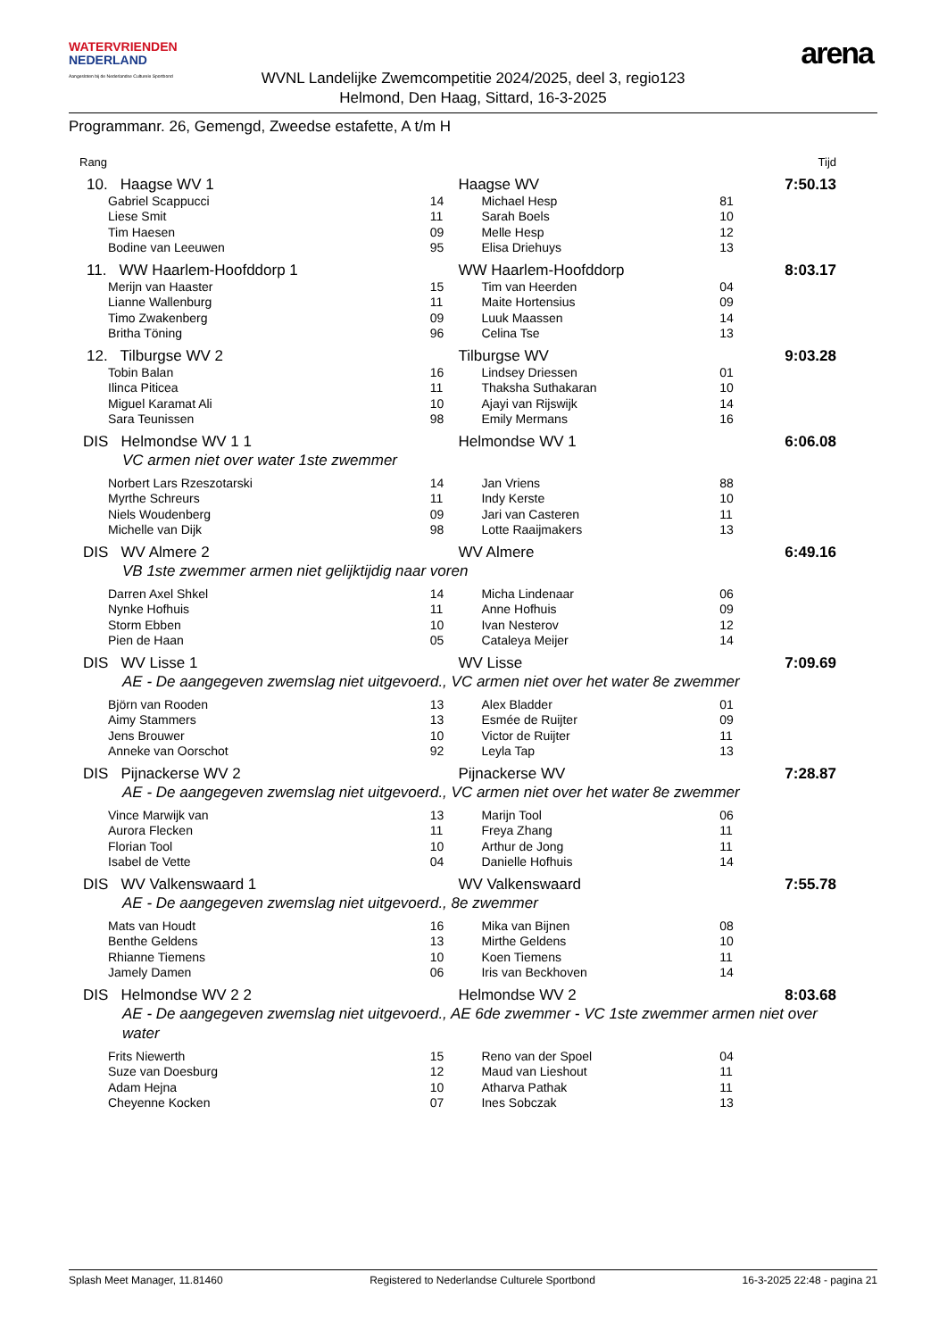WATERVRIENDEN
NEDERLAND
Aangesloten bij de Nederlandse Culturele Sportbond
WVNL Landelijke Zwemcompetitie 2024/2025, deel 3, regio123
Helmond, Den Haag, Sittard, 16-3-2025
arena
Programmanr. 26, Gemengd, Zweedse estafette, A t/m H
| Rang | | | | | Tijd |
| 10. Haagse WV 1 | | | Haagse WV | | 7:50.13 |
| Gabriel Scappucci | 14 | | Michael Hesp | 81 | |
| Liese Smit | 11 | | Sarah Boels | 10 | |
| Tim Haesen | 09 | | Melle Hesp | 12 | |
| Bodine van Leeuwen | 95 | | Elisa Driehuys | 13 | |
| 11. WW Haarlem-Hoofddorp 1 | | | WW Haarlem-Hoofddorp | | 8:03.17 |
| Merijn van Haaster | 15 | | Tim van Heerden | 04 | |
| Lianne Wallenburg | 11 | | Maite Hortensius | 09 | |
| Timo Zwakenberg | 09 | | Luuk Maassen | 14 | |
| Britha Töning | 96 | | Celina Tse | 13 | |
| 12. Tilburgse WV 2 | | | Tilburgse WV | | 9:03.28 |
| Tobin Balan | 16 | | Lindsey Driessen | 01 | |
| Ilinca Piticea | 11 | | Thaksha Suthakaran | 10 | |
| Miguel Karamat Ali | 10 | | Ajayi van Rijswijk | 14 | |
| Sara Teunissen | 98 | | Emily Mermans | 16 | |
| DIS Helmondse WV 1 1 | | | Helmondse WV 1 | | 6:06.08 |
| VC armen niet over water 1ste zwemmer | | | | | |
| Norbert Lars Rzeszotarski | 14 | | Jan Vriens | 88 | |
| Myrthe Schreurs | 11 | | Indy Kerste | 10 | |
| Niels Woudenberg | 09 | | Jari van Casteren | 11 | |
| Michelle van Dijk | 98 | | Lotte Raaijmakers | 13 | |
| DIS WV Almere 2 | | | WV Almere | | 6:49.16 |
| VB 1ste zwemmer armen niet gelijktijdig naar voren | | | | | |
| Darren Axel Shkel | 14 | | Micha Lindenaar | 06 | |
| Nynke Hofhuis | 11 | | Anne Hofhuis | 09 | |
| Storm Ebben | 10 | | Ivan Nesterov | 12 | |
| Pien de Haan | 05 | | Cataleya Meijer | 14 | |
| DIS WV Lisse 1 | | | WV Lisse | | 7:09.69 |
| AE - De aangegeven zwemslag niet uitgevoerd., VC armen niet over het water 8e zwemmer | | | | | |
| Björn van Rooden | 13 | | Alex Bladder | 01 | |
| Aimy Stammers | 13 | | Esmée de Ruijter | 09 | |
| Jens Brouwer | 10 | | Victor de Ruijter | 11 | |
| Anneke van Oorschot | 92 | | Leyla Tap | 13 | |
| DIS Pijnackerse WV 2 | | | Pijnackerse WV | | 7:28.87 |
| AE - De aangegeven zwemslag niet uitgevoerd., VC armen niet over het water 8e zwemmer | | | | | |
| Vince Marwijk van | 13 | | Marijn Tool | 06 | |
| Aurora Flecken | 11 | | Freya Zhang | 11 | |
| Florian Tool | 10 | | Arthur de Jong | 11 | |
| Isabel de Vette | 04 | | Danielle Hofhuis | 14 | |
| DIS WV Valkenswaard 1 | | | WV Valkenswaard | | 7:55.78 |
| AE - De aangegeven zwemslag niet uitgevoerd., 8e zwemmer | | | | | |
| Mats van Houdt | 16 | | Mika van Bijnen | 08 | |
| Benthe Geldens | 13 | | Mirthe Geldens | 10 | |
| Rhianne Tiemens | 10 | | Koen Tiemens | 11 | |
| Jamely Damen | 06 | | Iris van Beckhoven | 14 | |
| DIS Helmondse WV 2 2 | | | Helmondse WV 2 | | 8:03.68 |
| AE - De aangegeven zwemslag niet uitgevoerd., AE 6de zwemmer - VC 1ste zwemmer armen niet over water | | | | | |
| Frits Niewerth | 15 | | Reno van der Spoel | 04 | |
| Suze van Doesburg | 12 | | Maud van Lieshout | 11 | |
| Adam Hejna | 10 | | Atharva Pathak | 11 | |
| Cheyenne Kocken | 07 | | Ines Sobczak | 13 | |
Splash Meet Manager, 11.81460 Registered to Nederlandse Culturele Sportbond 16-3-2025 22:48 - pagina 21